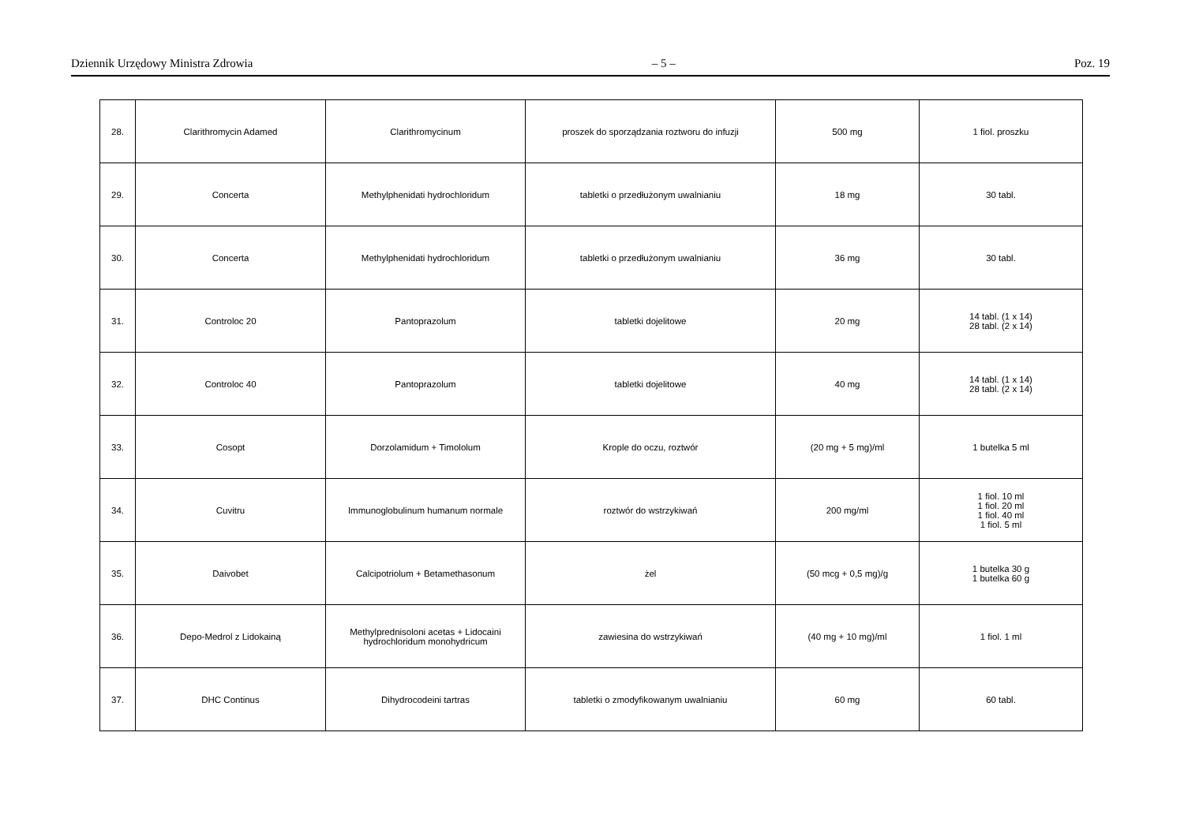Dziennik Urzędowy Ministra Zdrowia – 5 – Poz. 19
| 28. | Clarithromycin Adamed | Clarithromycinum | proszek do sporządzania roztworu do infuzji | 500 mg | 1 fiol. proszku |
| 29. | Concerta | Methylphenidati hydrochloridum | tabletki o przedłużonym uwalnianiu | 18 mg | 30 tabl. |
| 30. | Concerta | Methylphenidati hydrochloridum | tabletki o przedłużonym uwalnianiu | 36 mg | 30 tabl. |
| 31. | Controloc 20 | Pantoprazolum | tabletki dojelitowe | 20 mg | 14 tabl. (1 x 14) 28 tabl. (2 x 14) |
| 32. | Controloc 40 | Pantoprazolum | tabletki dojelitowe | 40 mg | 14 tabl. (1 x 14) 28 tabl. (2 x 14) |
| 33. | Cosopt | Dorzolamidum + Timololum | Krople do oczu, roztwór | (20 mg + 5 mg)/ml | 1 butelka 5 ml |
| 34. | Cuvitru | Immunoglobulinum humanum normale | roztwór do wstrzykiwań | 200 mg/ml | 1 fiol. 10 ml 1 fiol. 20 ml 1 fiol. 40 ml 1 fiol. 5 ml |
| 35. | Daivobet | Calcipotriolum + Betamethasonum | żel | (50 mcg + 0,5 mg)/g | 1 butelka 30 g 1 butelka 60 g |
| 36. | Depo-Medrol z Lidokainą | Methylprednisoloni acetas + Lidocaini hydrochloridum monohydricum | zawiesina do wstrzykiwań | (40 mg + 10 mg)/ml | 1 fiol. 1 ml |
| 37. | DHC Continus | Dihydrocodeini tartras | tabletki o zmodyfikowanym uwalnianiu | 60 mg | 60 tabl. |